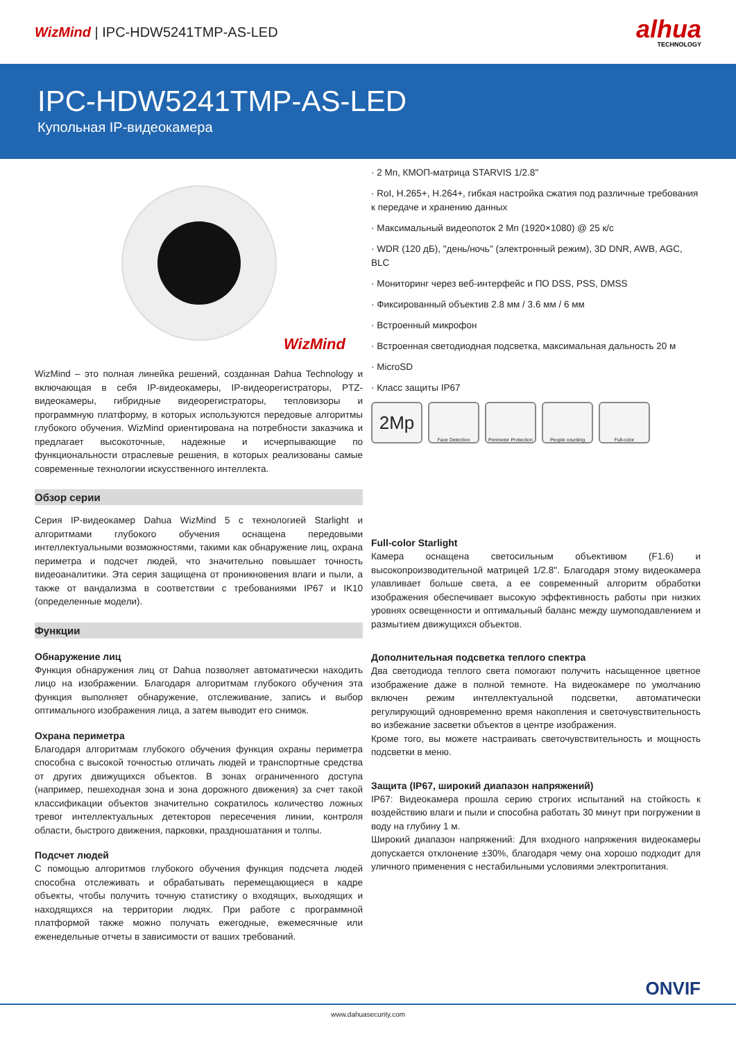WizMind | IPC-HDW5241TMP-AS-LED
alhua
TECHNOLOGY
IPC-HDW5241TMP-AS-LED
Купольная IP-видеокамера
WizMind
WizMind – это полная линейка решений, созданная Dahua Technology и включающая в себя IP-видеокамеры, IP-видеорегистраторы, PTZ-видеокамеры, гибридные видеорегистраторы, тепловизоры и программную платформу, в которых используются передовые алгоритмы глубокого обучения. WizMind ориентирована на потребности заказчика и предлагает высокоточные, надежные и исчерпывающие по функциональности отраслевые решения, в которых реализованы самые современные технологии искусственного интеллекта.
Обзор серии
Серия IP-видеокамер Dahua WizMind 5 с технологией Starlight и алгоритмами глубокого обучения оснащена передовыми интеллектуальными возможностями, такими как обнаружение лиц, охрана периметра и подсчет людей, что значительно повышает точность видеоаналитики. Эта серия защищена от проникновения влаги и пыли, а также от вандализма в соответствии с требованиями IP67 и IK10 (определенные модели).
Функции
Обнаружение лиц
Функция обнаружения лиц от Dahua позволяет автоматически находить лицо на изображении. Благодаря алгоритмам глубокого обучения эта функция выполняет обнаружение, отслеживание, запись и выбор оптимального изображения лица, а затем выводит его снимок.
Охрана периметра
Благодаря алгоритмам глубокого обучения функция охраны периметра способна с высокой точностью отличать людей и транспортные средства от других движущихся объектов. В зонах ограниченного доступа (например, пешеходная зона и зона дорожного движения) за счет такой классификации объектов значительно сократилось количество ложных тревог интеллектуальных детекторов пересечения линии, контроля области, быстрого движения, парковки, праздношатания и толпы.
Подсчет людей
С помощью алгоритмов глубокого обучения функция подсчета людей способна отслеживать и обрабатывать перемещающиеся в кадре объекты, чтобы получить точную статистику о входящих, выходящих и находящихся на территории людях. При работе с программной платформой также можно получать ежегодные, ежемесячные или еженедельные отчеты в зависимости от ваших требований.
· 2 Мп, КМОП-матрица STARVIS 1/2.8"
· RoI, H.265+, H.264+, гибкая настройка сжатия под различные требования к передаче и хранению данных
· Максимальный видеопоток 2 Мп (1920×1080) @ 25 к/с
· WDR (120 дБ), "день/ночь" (электронный режим), 3D DNR, AWB, AGC, BLC
· Мониторинг через веб-интерфейс и ПО DSS, PSS, DMSS
· Фиксированный объектив 2.8 мм / 3.6 мм / 6 мм
· Встроенный микрофон
· Встроенная светодиодная подсветка, максимальная дальность 20 м
· MicroSD
· Класс защиты IP67
2Mp
Face Detection Perimeter Protection
People counting Full-color
Full-color Starlight
Камера оснащена светосильным объективом (F1.6) и высокопроизводительной матрицей 1/2.8". Благодаря этому видеокамера улавливает больше света, а ее современный алгоритм обработки изображения обеспечивает высокую эффективность работы при низких уровнях освещенности и оптимальный баланс между шумоподавлением и размытием движущихся объектов.
Дополнительная подсветка теплого спектра
Два светодиода теплого света помогают получить насыщенное цветное изображение даже в полной темноте. На видеокамере по умолчанию включен режим интеллектуальной подсветки, автоматически регулирующий одновременно время накопления и светочувствительность во избежание засветки объектов в центре изображения.
Кроме того, вы можете настраивать светочувствительность и мощность подсветки в меню.
Защита (IP67, широкий диапазон напряжений)
IP67: Видеокамера прошла серию строгих испытаний на стойкость к воздействию влаги и пыли и способна работать 30 минут при погружении в воду на глубину 1 м.
Широкий диапазон напряжений: Для входного напряжения видеокамеры допускается отклонение ±30%, благодаря чему она хорошо подходит для уличного применения с нестабильными условиями электропитания.
ONVIF
www.dahuasecurity.com